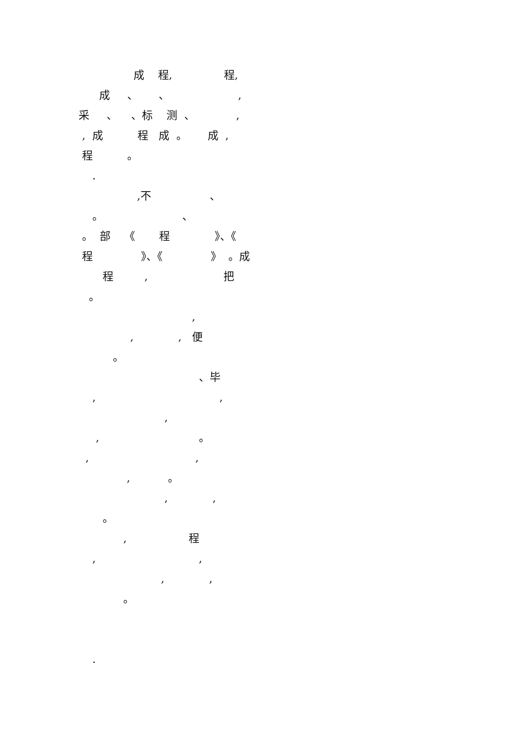成 程, 程,
成 、 、 ,
采 、 、标 测 、 ,
, 成 程 成 。 成 ,
程 。
.
,不 、
。 、
。 部 《 程 》、《
程 》、《 》 。成
程 , 把
。
,
, , 便
。
、毕
, ,
,
, 。
, ,
, 。
, ,
。
, 程
, ,
, ,
。
.